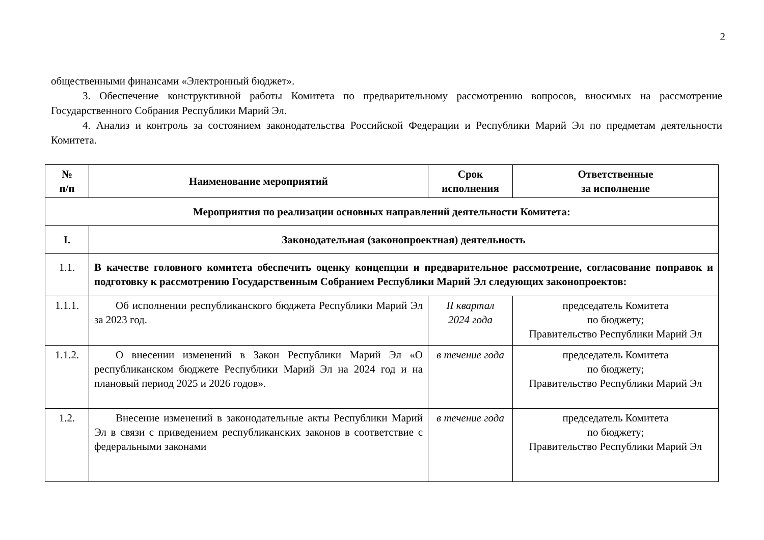2
общественными финансами «Электронный бюджет».
3. Обеспечение конструктивной работы Комитета по предварительному рассмотрению вопросов, вносимых на рассмотрение Государственного Собрания Республики Марий Эл.
4. Анализ и контроль за состоянием законодательства Российской Федерации и Республики Марий Эл по предметам деятельности Комитета.
| № п/п | Наименование мероприятий | Срок исполнения | Ответственные за исполнение |
| --- | --- | --- | --- |
| Мероприятия по реализации основных направлений деятельности Комитета: | | | |
| I. | Законодательная (законопроектная) деятельность | | |
| 1.1. | В качестве головного комитета обеспечить оценку концепции и предварительное рассмотрение, согласование поправок и подготовку к рассмотрению Государственным Собранием Республики Марий Эл следующих законопроектов: | | |
| 1.1.1. | Об исполнении республиканского бюджета Республики Марий Эл за 2023 год. | II квартал 2024 года | председатель Комитета по бюджету; Правительство Республики Марий Эл |
| 1.1.2. | О внесении изменений в Закон Республики Марий Эл «О республиканском бюджете Республики Марий Эл на 2024 год и на плановый период 2025 и 2026 годов». | в течение года | председатель Комитета по бюджету; Правительство Республики Марий Эл |
| 1.2. | Внесение изменений в законодательные акты Республики Марий Эл в связи с приведением республиканских законов в соответствие с федеральными законами | в течение года | председатель Комитета по бюджету; Правительство Республики Марий Эл |